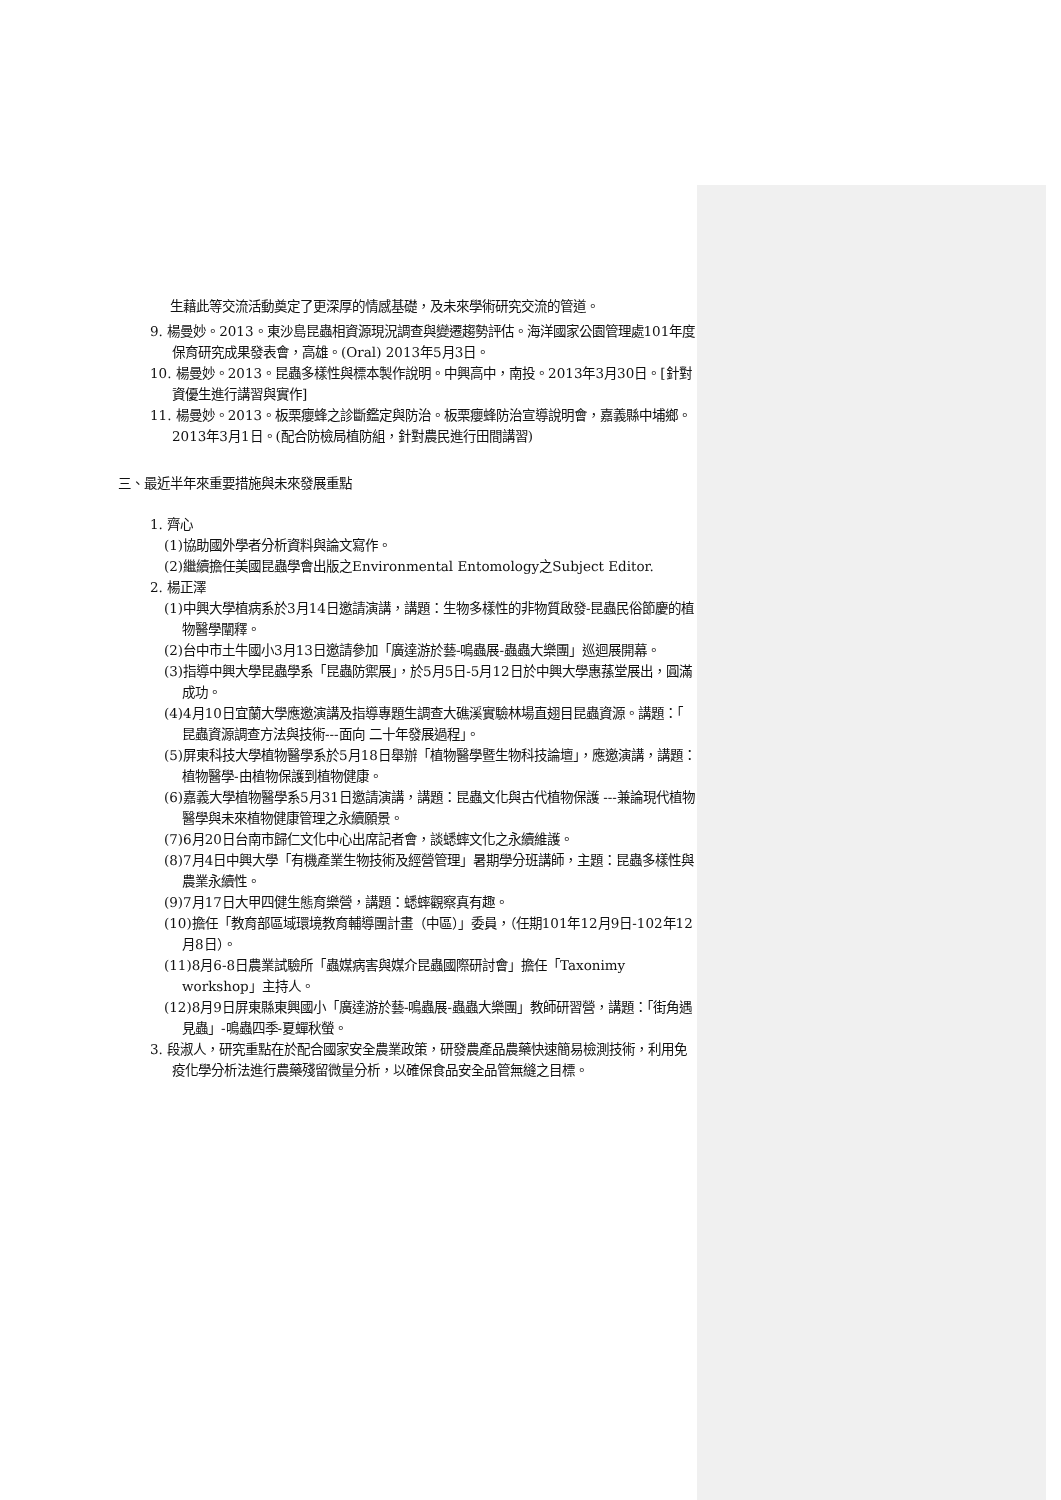生藉此等交流活動奠定了更深厚的情感基礎，及未來學術研究交流的管道。
9. 楊曼妙。2013。東沙島昆蟲相資源現況調查與變遷趨勢評估。海洋國家公園管理處101年度保育研究成果發表會，高雄。(Oral) 2013年5月3日。
10. 楊曼妙。2013。昆蟲多樣性與標本製作說明。中興高中，南投。2013年3月30日。[針對資優生進行講習與實作]
11. 楊曼妙。2013。板栗癭蜂之診斷鑑定與防治。板栗癭蜂防治宣導說明會，嘉義縣中埔鄉。2013年3月1日。(配合防檢局植防組，針對農民進行田間講習)
三、最近半年來重要措施與未來發展重點
1. 齊心
(1)協助國外學者分析資料與論文寫作。
(2)繼續擔任美國昆蟲學會出版之Environmental Entomology之Subject Editor.
2. 楊正澤
(1)中興大學植病系於3月14日邀請演講，講題：生物多樣性的非物質啟發-昆蟲民俗節慶的植物醫學闡釋。
(2)台中市土牛國小3月13日邀請參加「廣達游於藝-鳴蟲展-蟲蟲大樂團」巡迴展開幕。
(3)指導中興大學昆蟲學系「昆蟲防禦展」，於5月5日-5月12日於中興大學惠蓀堂展出，圓滿成功。
(4)4月10日宜蘭大學應邀演講及指導專題生調查大礁溪實驗林場直翅目昆蟲資源。講題：「 昆蟲資源調查方法與技術---面向 二十年發展過程」。
(5)屏東科技大學植物醫學系於5月18日舉辦「植物醫學暨生物科技論壇」，應邀演講，講題：植物醫學-由植物保護到植物健康。
(6)嘉義大學植物醫學系5月31日邀請演講，講題：昆蟲文化與古代植物保護 ---兼論現代植物醫學與未來植物健康管理之永續願景。
(7)6月20日台南市歸仁文化中心出席記者會，談蟋蟀文化之永續維護。
(8)7月4日中興大學「有機產業生物技術及經營管理」暑期學分班講師，主題：昆蟲多樣性與農業永續性。
(9)7月17日大甲四健生態育樂營，講題：蟋蟀觀察真有趣。
(10)擔任「教育部區域環境教育輔導團計畫（中區）」委員，（任期101年12月9日-102年12月8日）。
(11)8月6-8日農業試驗所「蟲媒病害與媒介昆蟲國際研討會」擔任「Taxonimy workshop」主持人。
(12)8月9日屏東縣東興國小「廣達游於藝-鳴蟲展-蟲蟲大樂團」教師研習營，講題：「街角遇見蟲」-鳴蟲四季-夏蟬秋螢。
3. 段淑人，研究重點在於配合國家安全農業政策，研發農產品農藥快速簡易檢測技術，利用免疫化學分析法進行農藥殘留微量分析，以確保食品安全品管無縫之目標。